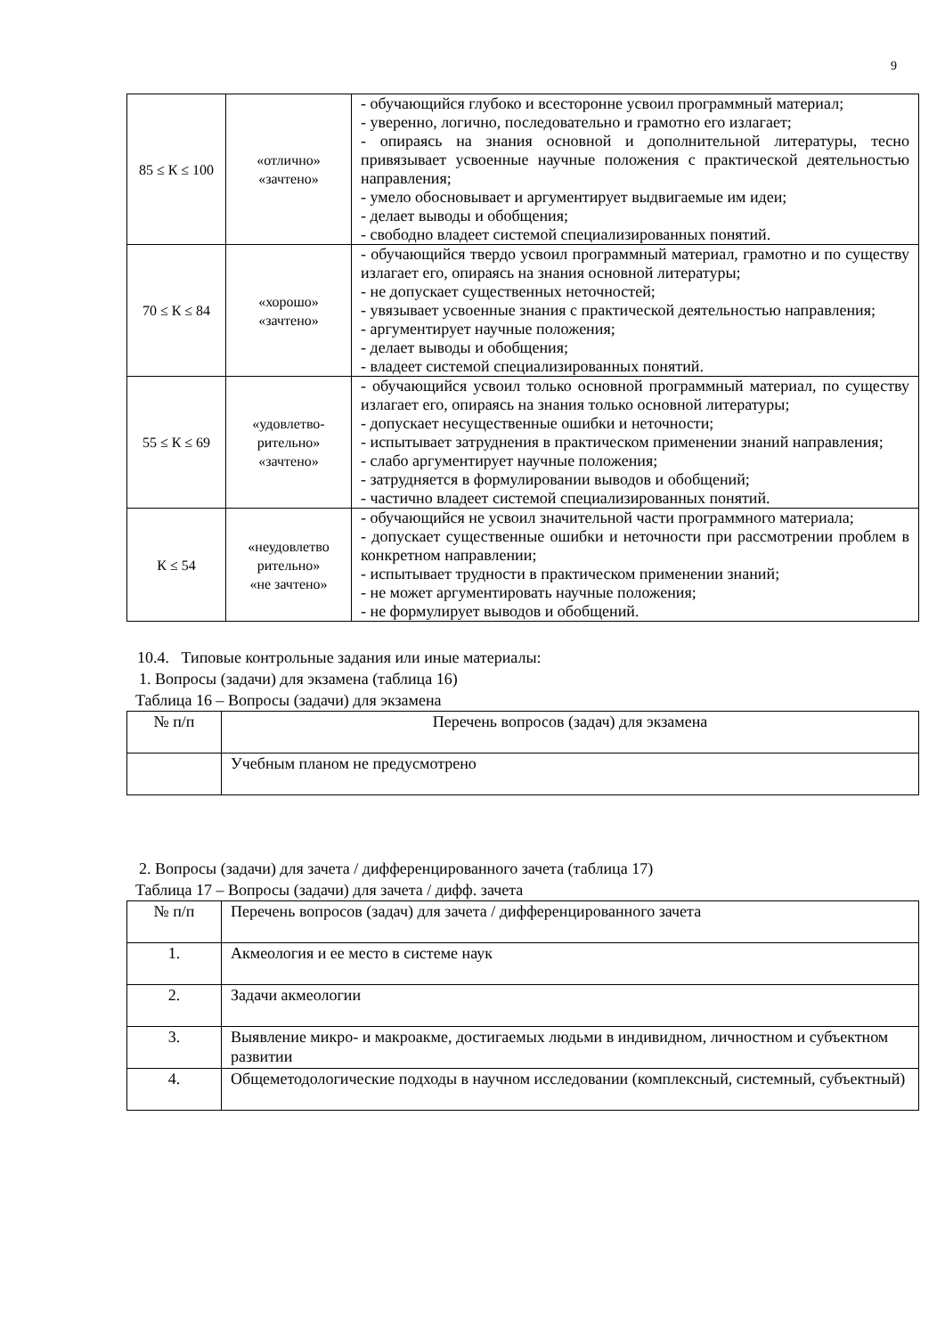9
| 85 ≤ К ≤ 100 | «отлично» «зачтено» | - обучающийся глубоко и всесторонне усвоил программный материал; - уверенно, логично, последовательно и грамотно его излагает; - опираясь на знания основной и дополнительной литературы, тесно привязывает усвоенные научные положения с практической деятельностью направления; - умело обосновывает и аргументирует выдвигаемые им идеи; - делает выводы и обобщения; - свободно владеет системой специализированных понятий. |
| 70 ≤ К ≤ 84 | «хорошо» «зачтено» | - обучающийся твердо усвоил программный материал, грамотно и по существу излагает его, опираясь на знания основной литературы; - не допускает существенных неточностей; - увязывает усвоенные знания с практической деятельностью направления; - аргументирует научные положения; - делает выводы и обобщения; - владеет системой специализированных понятий. |
| 55 ≤ К ≤ 69 | «удовлетво- рительно» «зачтено» | - обучающийся усвоил только основной программный материал, по существу излагает его, опираясь на знания только основной литературы; - допускает несущественные ошибки и неточности; - испытывает затруднения в практическом применении знаний направления; - слабо аргументирует научные положения; - затрудняется в формулировании выводов и обобщений; - частично владеет системой специализированных понятий. |
| К ≤ 54 | «неудовлетво рительно» «не зачтено» | - обучающийся не усвоил значительной части программного материала; - допускает существенные ошибки и неточности при рассмотрении проблем в конкретном направлении; - испытывает трудности в практическом применении знаний; - не может аргументировать научные положения; - не формулирует выводов и обобщений. |
10.4. Типовые контрольные задания или иные материалы:
1. Вопросы (задачи) для экзамена (таблица 16)
Таблица 16 – Вопросы (задачи) для экзамена
| № п/п | Перечень вопросов (задач) для экзамена |
| --- | --- |
| | Учебным планом не предусмотрено |
2. Вопросы (задачи) для зачета / дифференцированного зачета (таблица 17)
Таблица 17 – Вопросы (задачи) для зачета / дифф. зачета
| № п/п | Перечень вопросов (задач) для зачета / дифференцированного зачета |
| 1. | Акмеология и ее место в системе наук |
| 2. | Задачи акмеологии |
| 3. | Выявление микро- и макроакме, достигаемых людьми в индивидном, личностном и субъектном развитии |
| 4. | Общеметодологические подходы в научном исследовании (комплексный, системный, субъектный) |